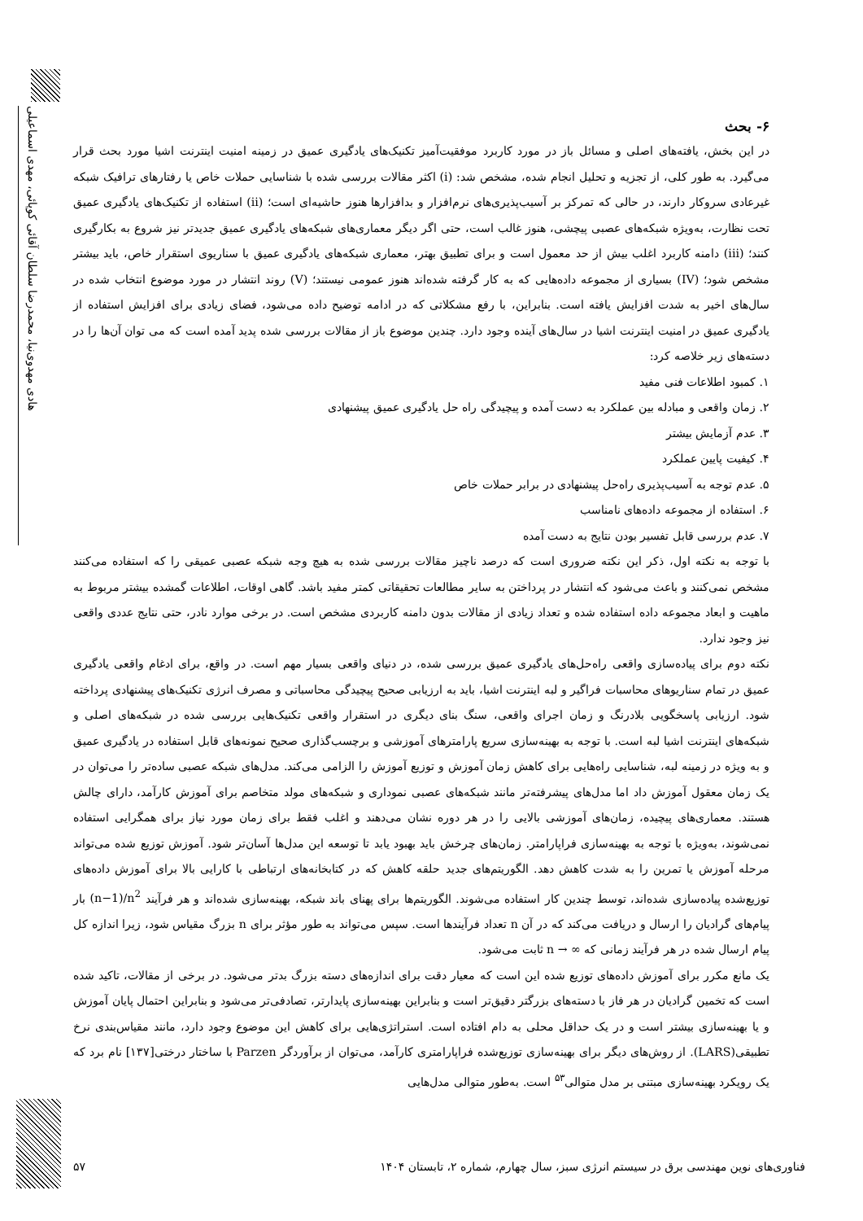هادی مهدوی‌نیا، محمدرضا سلطان آقائی کوپائی، مهدی اسماعیلی
۶- بحث
در این بخش، یافته‌های اصلی و مسائل باز در مورد کاربرد موفقیت‌آمیز تکنیک‌های یادگیری عمیق در زمینه امنیت اینترنت اشیا مورد بحث قرار می‌گیرد. به طور کلی، از تجزیه و تحلیل انجام شده، مشخص شد: (i) اکثر مقالات بررسی شده با شناسایی حملات خاص یا رفتارهای ترافیک شبکه غیرعادی سروکار دارند، در حالی که تمرکز بر آسیب‌پذیری‌های نرم‌افزار و بدافزارها هنوز حاشیه‌ای است؛ (ii) استفاده از تکنیک‌های یادگیری عمیق تحت نظارت، به‌ویژه شبکه‌های عصبی پیچشی، هنوز غالب است، حتی اگر دیگر معماری‌های شبکه‌های یادگیری عمیق جدیدتر نیز شروع به بکارگیری کنند؛ (iii) دامنه کاربرد اغلب بیش از حد معمول است و برای تطبیق بهتر، معماری شبکه‌های یادگیری عمیق با سناریوی استقرار خاص، باید بیشتر مشخص شود؛ (IV) بسیاری از مجموعه داده‌هایی که به کار گرفته شده‌اند هنوز عمومی نیستند؛ (V) روند انتشار در مورد موضوع انتخاب شده در سال‌های اخیر به شدت افزایش یافته است. بنابراین، با رفع مشکلاتی که در ادامه توضیح داده می‌شود، فضای زیادی برای افزایش استفاده از یادگیری عمیق در امنیت اینترنت اشیا در سال‌های آینده وجود دارد. چندین موضوع باز از مقالات بررسی شده پدید آمده است که می توان آن‌ها را در دسته‌های زیر خلاصه کرد:
۱. کمبود اطلاعات فنی مفید
۲. زمان واقعی و مبادله بین عملکرد به دست آمده و پیچیدگی راه حل یادگیری عمیق پیشنهادی
۳. عدم آزمایش بیشتر
۴. کیفیت پایین عملکرد
۵. عدم توجه به آسیب‌پذیری راه‌حل پیشنهادی در برابر حملات خاص
۶. استفاده از مجموعه داده‌های نامناسب
۷. عدم بررسی قابل تفسیر بودن نتایج به دست آمده
با توجه به نکته اول، ذکر این نکته ضروری است که درصد ناچیز مقالات بررسی شده به هیچ وجه شبکه عصبی عمیقی را که استفاده می‌کنند مشخص نمی‌کنند و باعث می‌شود که انتشار در پرداختن به سایر مطالعات تحقیقاتی کمتر مفید باشد. گاهی اوقات، اطلاعات گمشده بیشتر مربوط به ماهیت و ابعاد مجموعه داده استفاده شده و تعداد زیادی از مقالات بدون دامنه کاربردی مشخص است. در برخی موارد نادر، حتی نتایج عددی واقعی نیز وجود ندارد.
نکته دوم برای پیاده‌سازی واقعی راه‌حل‌های یادگیری عمیق بررسی شده، در دنیای واقعی بسیار مهم است. در واقع، برای ادغام واقعی یادگیری عمیق در تمام سناریوهای محاسبات فراگیر و لبه اینترنت اشیا، باید به ارزیابی صحیح پیچیدگی محاسباتی و مصرف انرژی تکنیک‌های پیشنهادی پرداخته شود. ارزیابی پاسخگویی بلادرنگ و زمان اجرای واقعی، سنگ بنای دیگری در استقرار واقعی تکنیک‌هایی بررسی شده در شبکه‌های اصلی و شبکه‌های اینترنت اشیا لبه است. با توجه به بهینه‌سازی سریع پارامترهای آموزشی و برچسب‌گذاری صحیح نمونه‌های قابل استفاده در یادگیری عمیق و به ویژه در زمینه لبه، شناسایی راه‌هایی برای کاهش زمان آموزش و توزیع آموزش را الزامی می‌کند. مدل‌های شبکه عصبی ساده‌تر را می‌توان در یک زمان معقول آموزش داد اما مدل‌های پیشرفته‌تر مانند شبکه‌های عصبی نموداری و شبکه‌های مولد متخاصم برای آموزش کارآمد، دارای چالش هستند. معماری‌های پیچیده، زمان‌های آموزشی بالایی را در هر دوره نشان می‌دهند و اغلب فقط برای زمان مورد نیاز برای همگرایی استفاده نمی‌شوند، به‌ویژه با توجه به بهینه‌سازی فراپارامتر. زمان‌های چرخش باید بهبود یابد تا توسعه این مدل‌ها آسان‌تر شود. آموزش توزیع شده می‌تواند مرحله آموزش یا تمرین را به شدت کاهش دهد. الگوریتم‌های جدید حلقه کاهش که در کتابخانه‌های ارتباطی با کارایی بالا برای آموزش داده‌های توزیع‌شده پیاده‌سازی شده‌اند، توسط چندین کار استفاده می‌شوند. الگوریتم‌ها برای پهنای باند شبکه، بهینه‌سازی شده‌اند و هر فرآیند (n−1)/n<sup>2</sup> بار پیام‌های گرادیان را ارسال و دریافت می‌کند که در آن n تعداد فرآیندها است. سپس می‌تواند به طور مؤثر برای n بزرگ مقیاس شود، زیرا اندازه کل پیام ارسال شده در هر فرآیند زمانی که n → ∞ ثابت می‌شود.
یک مانع مکرر برای آموزش داده‌های توزیع شده این است که معیار دقت برای اندازه‌های دسته بزرگ بدتر می‌شود. در برخی از مقالات، تاکید شده است که تخمین گرادیان در هر فاز با دسته‌های بزرگتر دقیق‌تر است و بنابراین بهینه‌سازی پایدارتر، تصادفی‌تر می‌شود و بنابراین احتمال پایان آموزش و یا بهینه‌سازی بیشتر است و در یک حداقل محلی به دام افتاده است. استراتژی‌هایی برای کاهش این موضوع وجود دارد، مانند مقیاس‌بندی نرخ تطبیقی(LARS). از روش‌های دیگر برای بهینه‌سازی توزیع‌شده فراپارامتری کارآمد، می‌توان از برآوردگر Parzen با ساختار درختی[۱۳۷] نام برد که یک رویکرد بهینه‌سازی مبتنی بر مدل متوالی<sup>۵۳</sup> است. به‌طور متوالی مدل‌هایی
فناوری‌های نوین مهندسی برق در سیستم انرژی سبز، سال چهارم، شماره ۲، تابستان ۱۴۰۴ ۵۷